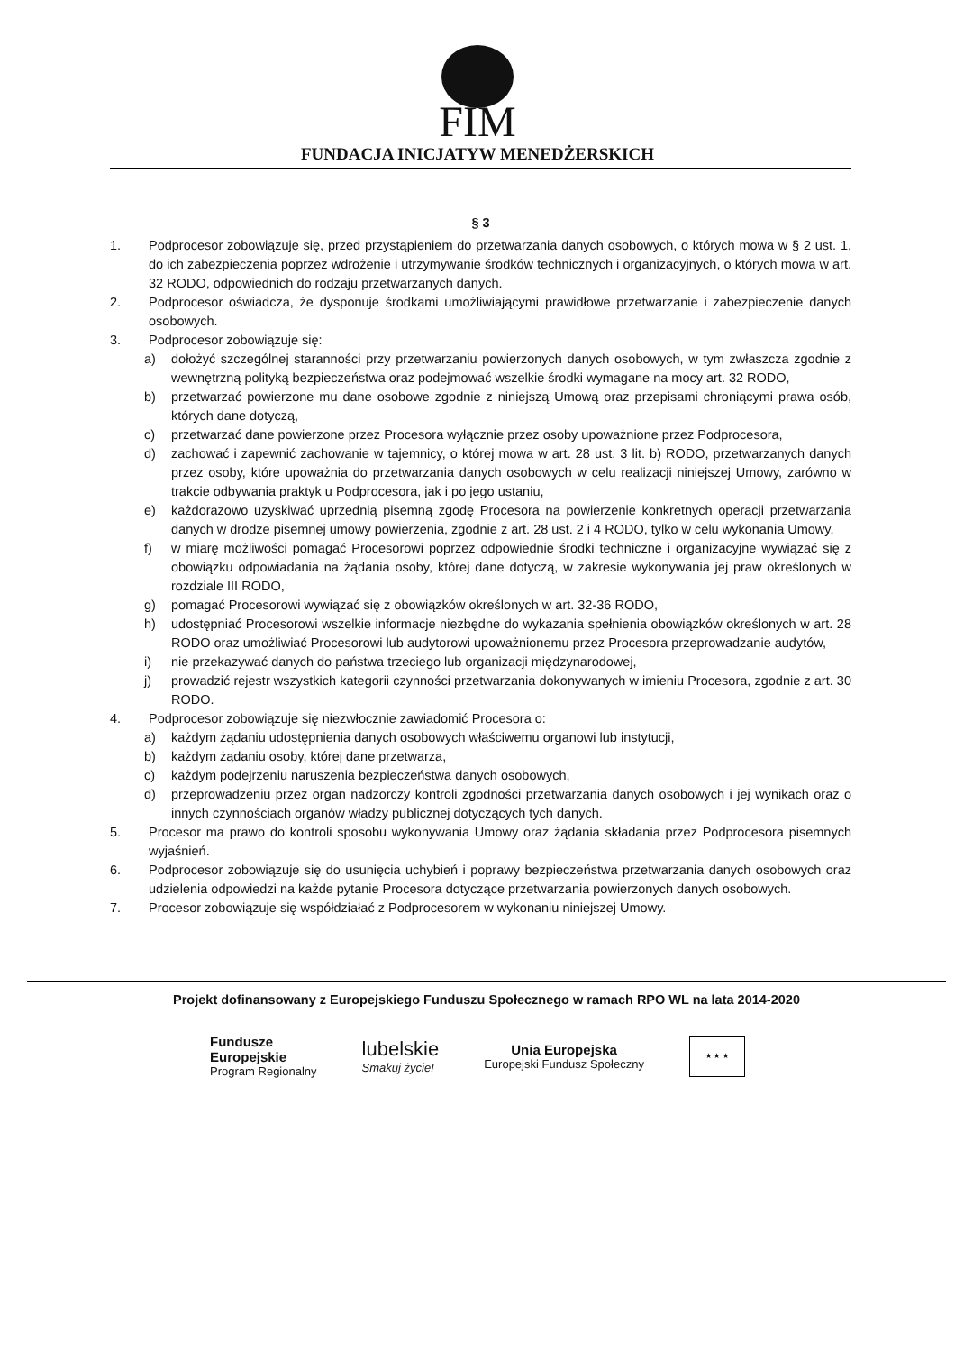FIM
FUNDACJA INICJATYW MENEDŻERSKICH
§ 3
1. Podprocesor zobowiązuje się, przed przystąpieniem do przetwarzania danych osobowych, o których mowa w § 2 ust. 1, do ich zabezpieczenia poprzez wdrożenie i utrzymywanie środków technicznych i organizacyjnych, o których mowa w art. 32 RODO, odpowiednich do rodzaju przetwarzanych danych.
2. Podprocesor oświadcza, że dysponuje środkami umożliwiającymi prawidłowe przetwarzanie i zabezpieczenie danych osobowych.
3. Podprocesor zobowiązuje się:
a) dołożyć szczególnej staranności przy przetwarzaniu powierzonych danych osobowych, w tym zwłaszcza zgodnie z wewnętrzną polityką bezpieczeństwa oraz podejmować wszelkie środki wymagane na mocy art. 32 RODO,
b) przetwarzać powierzone mu dane osobowe zgodnie z niniejszą Umową oraz przepisami chroniącymi prawa osób, których dane dotyczą,
c) przetwarzać dane powierzone przez Procesora wyłącznie przez osoby upoważnione przez Podprocesora,
d) zachować i zapewnić zachowanie w tajemnicy, o której mowa w art. 28 ust. 3 lit. b) RODO, przetwarzanych danych przez osoby, które upoważnia do przetwarzania danych osobowych w celu realizacji niniejszej Umowy, zarówno w trakcie odbywania praktyk u Podprocesora, jak i po jego ustaniu,
e) każdorazowo uzyskiwać uprzednią pisemną zgodę Procesora na powierzenie konkretnych operacji przetwarzania danych w drodze pisemnej umowy powierzenia, zgodnie z art. 28 ust. 2 i 4 RODO, tylko w celu wykonania Umowy,
f) w miarę możliwości pomagać Procesorowi poprzez odpowiednie środki techniczne i organizacyjne wywiązać się z obowiązku odpowiadania na żądania osoby, której dane dotyczą, w zakresie wykonywania jej praw określonych w rozdziale III RODO,
g) pomagać Procesorowi wywiązać się z obowiązków określonych w art. 32-36 RODO,
h) udostępniać Procesorowi wszelkie informacje niezbędne do wykazania spełnienia obowiązków określonych w art. 28 RODO oraz umożliwiać Procesorowi lub audytorowi upoważnionemu przez Procesora przeprowadzanie audytów,
i) nie przekazywać danych do państwa trzeciego lub organizacji międzynarodowej,
j) prowadzić rejestr wszystkich kategorii czynności przetwarzania dokonywanych w imieniu Procesora, zgodnie z art. 30 RODO.
4. Podprocesor zobowiązuje się niezwłocznie zawiadomić Procesora o:
a) każdym żądaniu udostępnienia danych osobowych właściwemu organowi lub instytucji,
b) każdym żądaniu osoby, której dane przetwarza,
c) każdym podejrzeniu naruszenia bezpieczeństwa danych osobowych,
d) przeprowadzeniu przez organ nadzorczy kontroli zgodności przetwarzania danych osobowych i jej wynikach oraz o innych czynnościach organów władzy publicznej dotyczących tych danych.
5. Procesor ma prawo do kontroli sposobu wykonywania Umowy oraz żądania składania przez Podprocesora pisemnych wyjaśnień.
6. Podprocesor zobowiązuje się do usunięcia uchybień i poprawy bezpieczeństwa przetwarzania danych osobowych oraz udzielenia odpowiedzi na każde pytanie Procesora dotyczące przetwarzania powierzonych danych osobowych.
7. Procesor zobowiązuje się współdziałać z Podprocesorem w wykonaniu niniejszej Umowy.
Projekt dofinansowany z Europejskiego Funduszu Społecznego w ramach RPO WL na lata 2014-2020
Fundusze
Europejskie
Program Regionalny
lubelskie
Smakuj życie!
Unia Europejska
Europejski Fundusz Społeczny
★ ★ ★